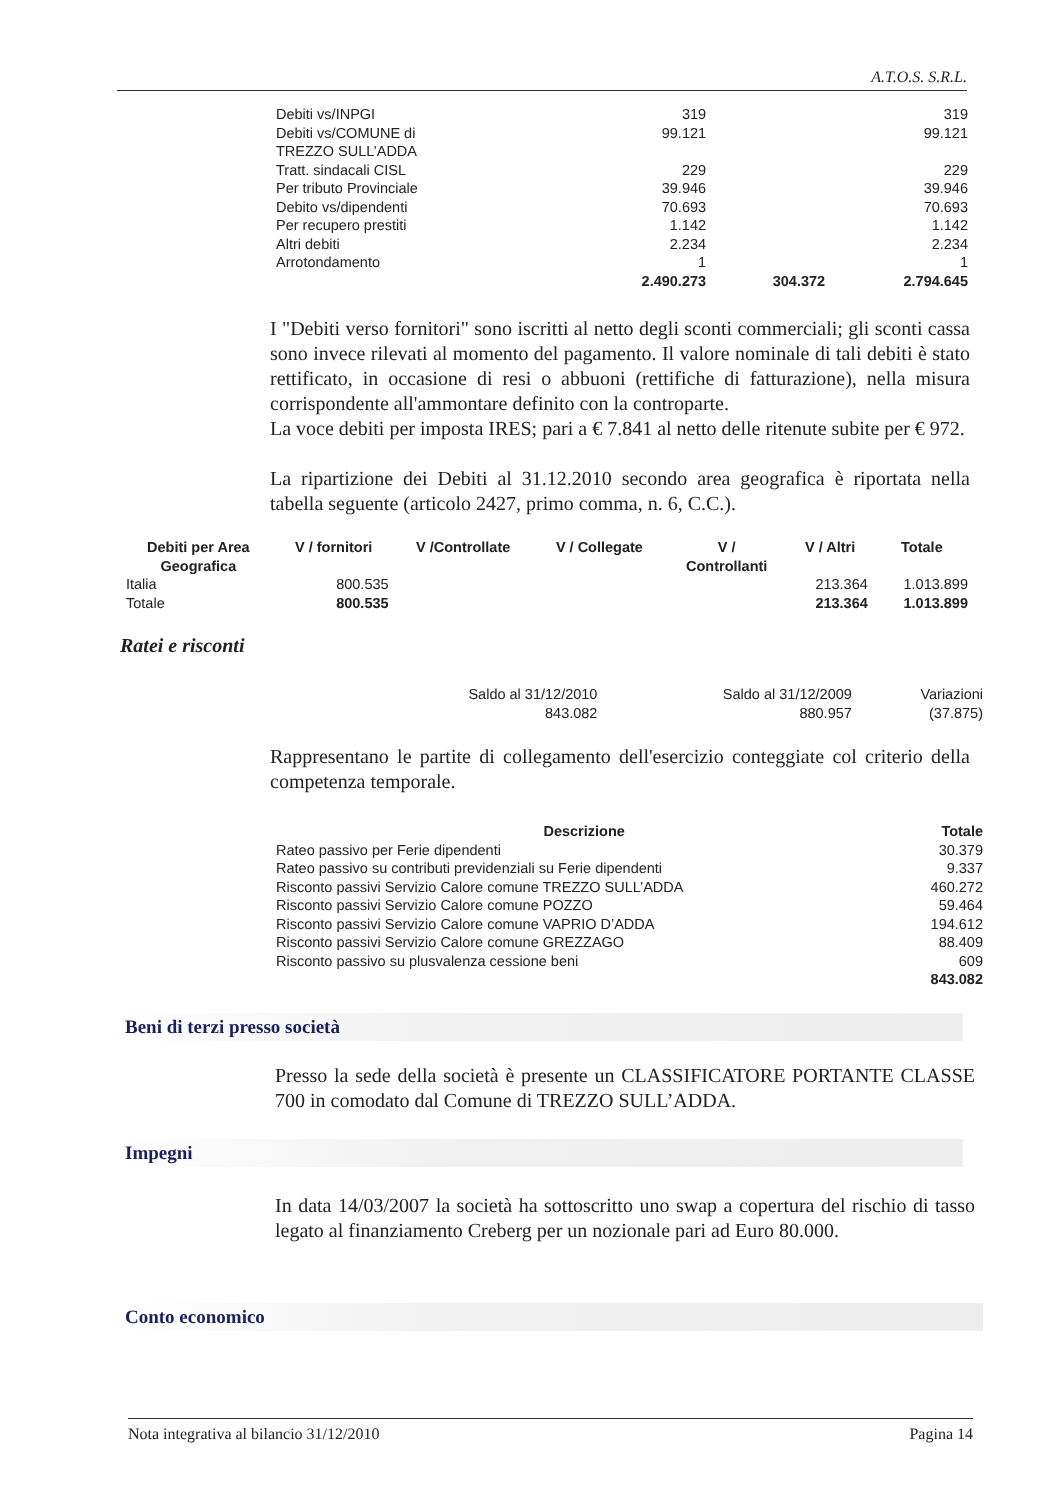A.T.O.S. S.R.L.
| Debiti vs/INPGI | 319 | | 319 |
| Debiti vs/COMUNE di TREZZO SULL’ADDA | 99.121 | | 99.121 |
| Tratt. sindacali CISL | 229 | | 229 |
| Per tributo Provinciale | 39.946 | | 39.946 |
| Debito vs/dipendenti | 70.693 | | 70.693 |
| Per recupero prestiti | 1.142 | | 1.142 |
| Altri debiti | 2.234 | | 2.234 |
| Arrotondamento | 1 | | 1 |
| | 2.490.273 | 304.372 | 2.794.645 |
I "Debiti verso fornitori" sono iscritti al netto degli sconti commerciali; gli sconti cassa sono invece rilevati al momento del pagamento. Il valore nominale di tali debiti è stato rettificato, in occasione di resi o abbuoni (rettifiche di fatturazione), nella misura corrispondente all'ammontare definito con la controparte.
La voce debiti per imposta IRES; pari a € 7.841 al netto delle ritenute subite per € 972.
La ripartizione dei Debiti al 31.12.2010 secondo area geografica è riportata nella tabella seguente (articolo 2427, primo comma, n. 6, C.C.).
| Debiti per Area Geografica | V / fornitori | V /Controllate | V / Collegate | V / Controllanti | V / Altri | Totale |
| --- | --- | --- | --- | --- | --- | --- |
| Italia | 800.535 | | | | 213.364 | 1.013.899 |
| Totale | 800.535 | | | | 213.364 | 1.013.899 |
Ratei e risconti
| Saldo al 31/12/2010 | Saldo al 31/12/2009 | Variazioni |
| 843.082 | 880.957 | (37.875) |
Rappresentano le partite di collegamento dell'esercizio conteggiate col criterio della competenza temporale.
| Descrizione | Totale |
| --- | --- |
| Rateo passivo per Ferie dipendenti | 30.379 |
| Rateo passivo su contributi previdenziali su Ferie dipendenti | 9.337 |
| Risconto passivi Servizio Calore comune TREZZO SULL’ADDA | 460.272 |
| Risconto passivi Servizio Calore comune POZZO | 59.464 |
| Risconto passivi Servizio Calore comune VAPRIO D’ADDA | 194.612 |
| Risconto passivi Servizio Calore comune GREZZAGO | 88.409 |
| Risconto passivo su plusvalenza cessione beni | 609 |
| | 843.082 |
Beni di terzi presso società
Presso la sede della società è presente un CLASSIFICATORE PORTANTE CLASSE 700 in comodato dal Comune di TREZZO SULL’ADDA.
Impegni
In data 14/03/2007 la società ha sottoscritto uno swap a copertura del rischio di tasso legato al finanziamento Creberg per un nozionale pari ad Euro 80.000.
Conto economico
Nota integrativa al bilancio 31/12/2010 Pagina 14